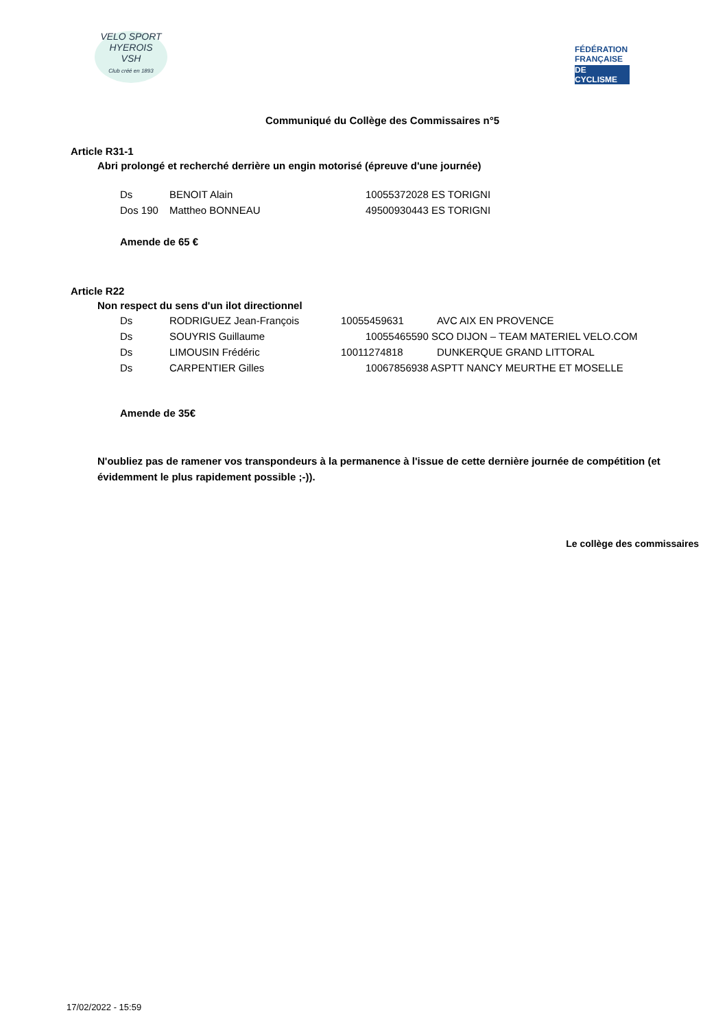VELO SPORT
HYEROIS
VSH
Club créé en 1893
FÉDÉRATION
FRANÇAISE
DE CYCLISME
Communiqué du Collège des Commissaires n°5
Article R31-1
Abri prolongé et recherché derrière un engin motorisé (épreuve d'une journée)
| Ds | BENOIT Alain | 10055372028 ES TORIGNI |
| Dos 190 | Mattheo BONNEAU | 49500930443 ES TORIGNI |
Amende de 65 €
Article R22
Non respect du sens d'un ilot directionnel
| Ds | RODRIGUEZ Jean-François | 10055459631 | AVC AIX EN PROVENCE |
| Ds | SOUYRIS Guillaume | 10055465590 SCO DIJON – TEAM MATERIEL VELO.COM | |
| Ds | LIMOUSIN Frédéric | 10011274818 | DUNKERQUE GRAND LITTORAL |
| Ds | CARPENTIER Gilles | 10067856938 ASPTT NANCY MEURTHE ET MOSELLE | |
Amende de 35€
N'oubliez pas de ramener vos transpondeurs à la permanence à l'issue de cette dernière journée de compétition (et évidemment le plus rapidement possible ;-)).
Le collège des commissaires
17/02/2022 - 15:59